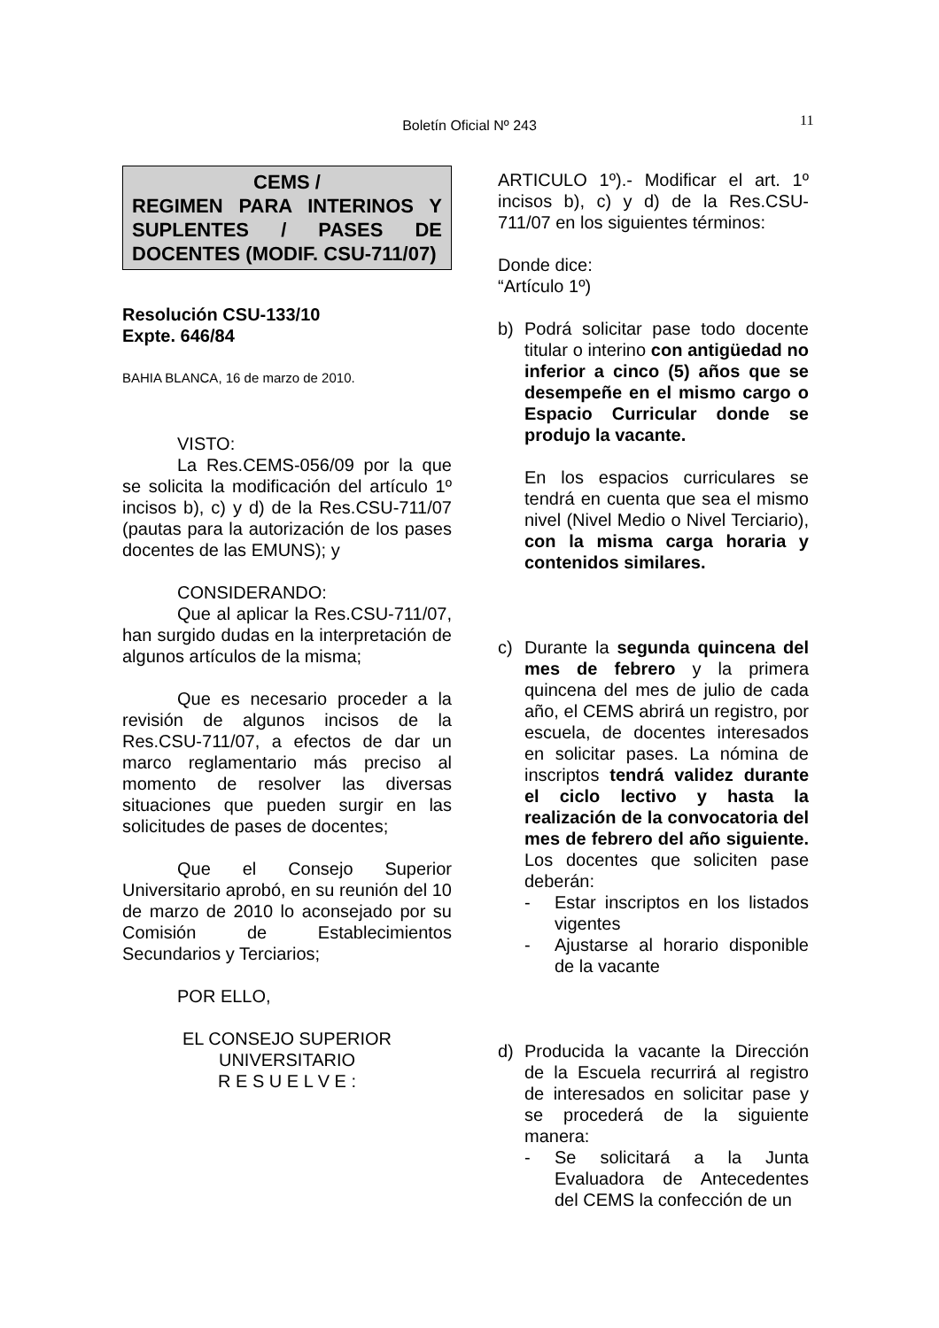Boletín Oficial Nº 243 11
CEMS /
REGIMEN PARA INTERINOS Y SUPLENTES / PASES DE DOCENTES (MODIF. CSU-711/07)
Resolución CSU-133/10
Expte. 646/84
BAHIA BLANCA, 16 de marzo de 2010.
VISTO:
La Res.CEMS-056/09 por la que se solicita la modificación del artículo 1º incisos b), c) y d) de la Res.CSU-711/07 (pautas para la autorización de los pases docentes de las EMUNS); y
CONSIDERANDO:
Que al aplicar la Res.CSU-711/07, han surgido dudas en la interpretación de algunos artículos de la misma;
Que es necesario proceder a la revisión de algunos incisos de la Res.CSU-711/07, a efectos de dar un marco reglamentario más preciso al momento de resolver las diversas situaciones que pueden surgir en las solicitudes de pases de docentes;
Que el Consejo Superior Universitario aprobó, en su reunión del 10 de marzo de 2010 lo aconsejado por su Comisión de Establecimientos Secundarios y Terciarios;
POR ELLO,
EL CONSEJO SUPERIOR
UNIVERSITARIO
R E S U E L V E :
ARTICULO 1º).- Modificar el art. 1º incisos b), c) y d) de la Res.CSU-711/07 en los siguientes términos:
Donde dice:
“Artículo 1º)
b) Podrá solicitar pase todo docente titular o interino con antigüedad no inferior a cinco (5) años que se desempeñe en el mismo cargo o Espacio Curricular donde se produjo la vacante.
En los espacios curriculares se tendrá en cuenta que sea el mismo nivel (Nivel Medio o Nivel Terciario), con la misma carga horaria y contenidos similares.
c) Durante la segunda quincena del mes de febrero y la primera quincena del mes de julio de cada año, el CEMS abrirá un registro, por escuela, de docentes interesados en solicitar pases. La nómina de inscriptos tendrá validez durante el ciclo lectivo y hasta la realización de la convocatoria del mes de febrero del año siguiente. Los docentes que soliciten pase deberán:
- Estar inscriptos en los listados vigentes
- Ajustarse al horario disponible de la vacante
d) Producida la vacante la Dirección de la Escuela recurrirá al registro de interesados en solicitar pase y se procederá de la siguiente manera:
- Se solicitará a la Junta Evaluadora de Antecedentes del CEMS la confección de un